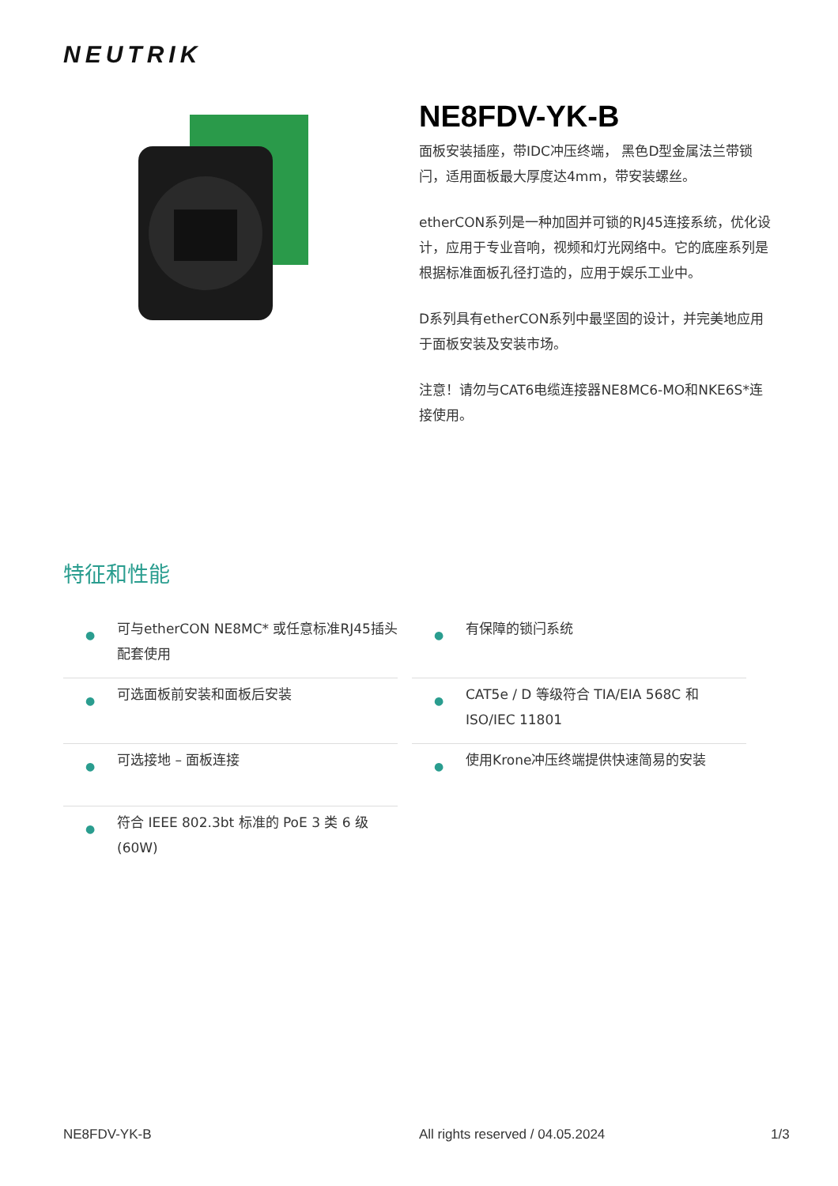NEUTRIK
NE8FDV-YK-B
面板安装插座，带IDC冲压终端， 黑色D型金属法兰带锁闩，适用面板最大厚度达4mm，带安装螺丝。
etherCON系列是一种加固并可锁的RJ45连接系统，优化设计，应用于专业音响，视频和灯光网络中。它的底座系列是根据标准面板孔径打造的，应用于娱乐工业中。
D系列具有etherCON系列中最坚固的设计，并完美地应用于面板安装及安装市场。
注意！请勿与CAT6电缆连接器NE8MC6-MO和NKE6S*连接使用。
特征和性能
● 可与etherCON NE8MC* 或任意标准RJ45插头配套使用
● 有保障的锁闩系统
● 可选面板前安装和面板后安装
● CAT5e / D 等级符合 TIA/EIA 568C 和 ISO/IEC 11801
● 可选接地 – 面板连接
● 使用Krone冲压终端提供快速简易的安装
● 符合 IEEE 802.3bt 标准的 PoE 3 类 6 级 (60W)
NE8FDV-YK-B
All rights reserved / 04.05.2024
1/3